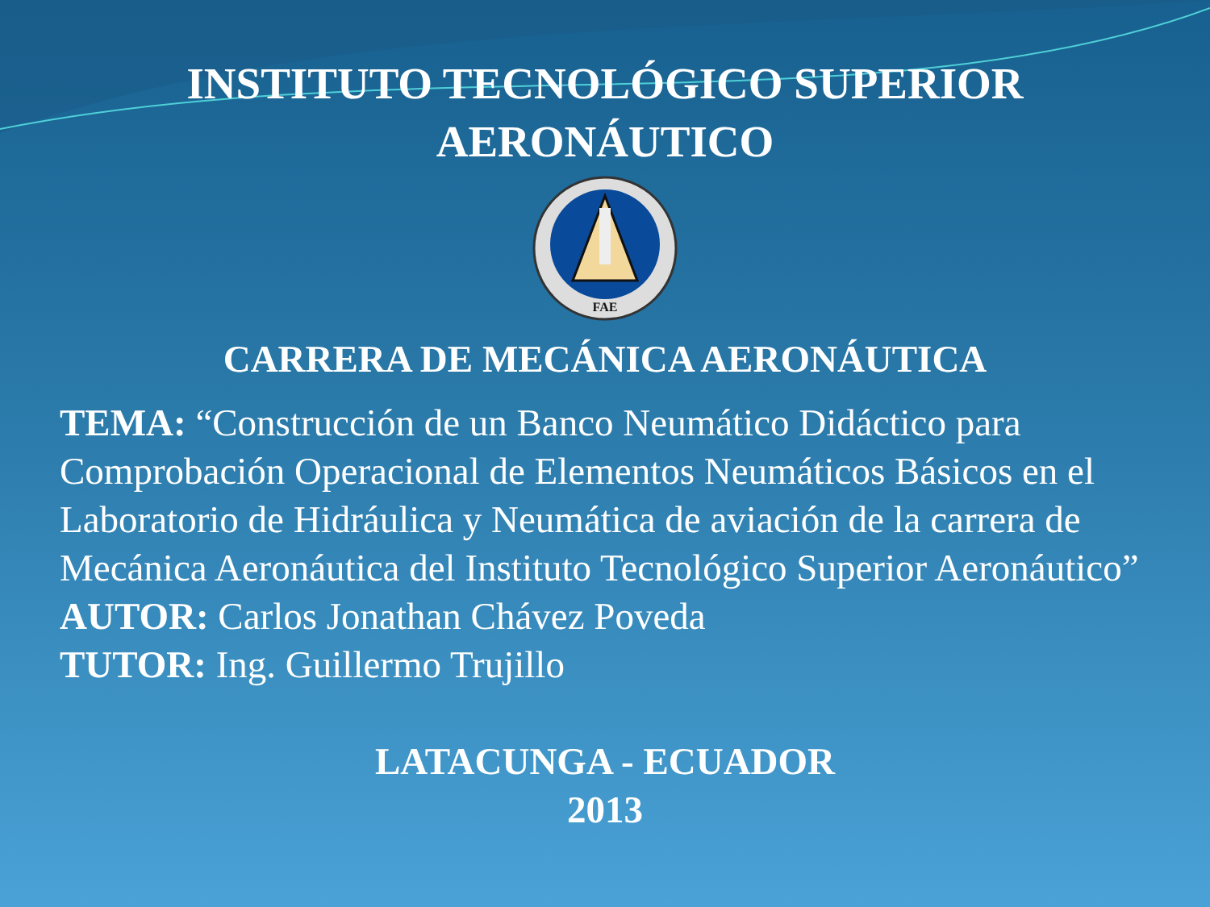INSTITUTO TECNOLÓGICO SUPERIOR
AERONÁUTICO
FAE
CARRERA DE MECÁNICA AERONÁUTICA
TEMA: “Construcción de un Banco Neumático Didáctico para Comprobación Operacional de Elementos Neumáticos Básicos en el Laboratorio de Hidráulica y Neumática de aviación de la carrera de Mecánica Aeronáutica del Instituto Tecnológico Superior Aeronáutico”
AUTOR: Carlos Jonathan Chávez Poveda
TUTOR: Ing. Guillermo Trujillo
LATACUNGA - ECUADOR
2013